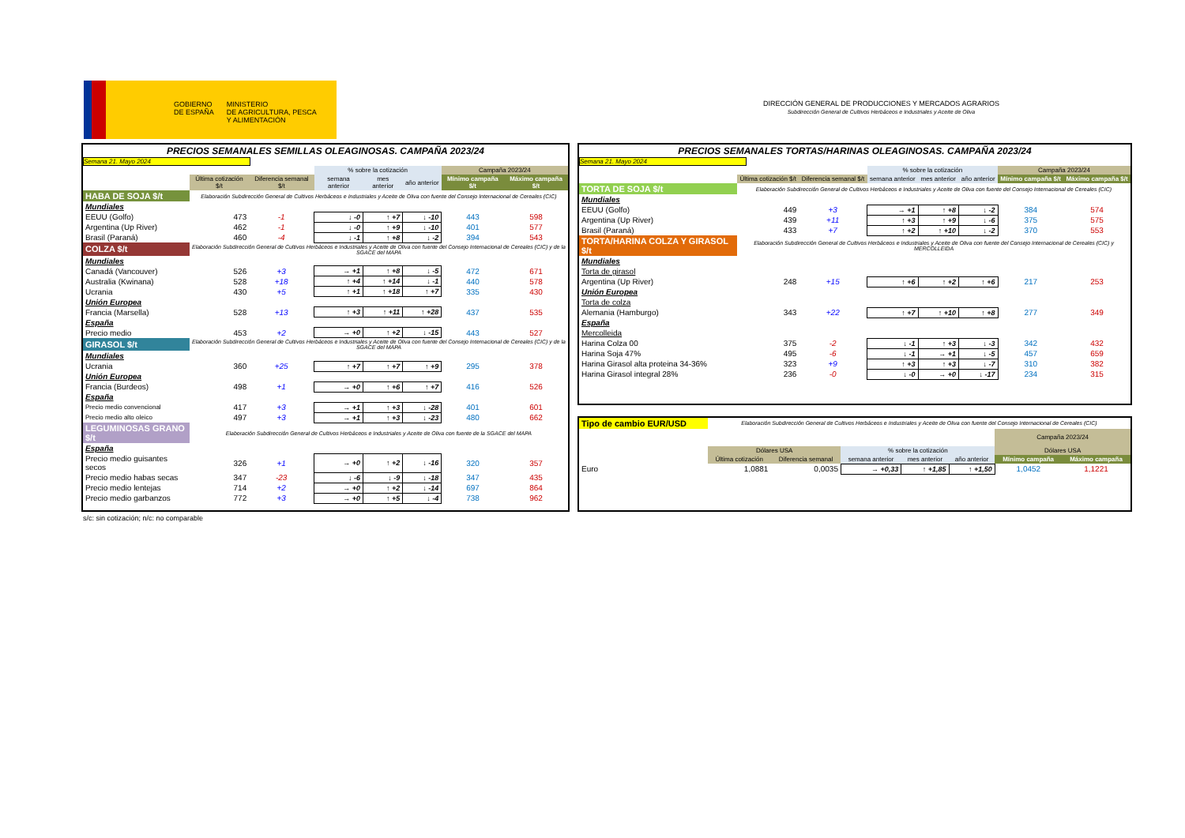GOBIERNO
DE ESPAÑA
MINISTERIO
DE AGRICULTURA, PESCA
Y ALIMENTACIÓN
DIRECCIÓN GENERAL DE PRODUCCIONES Y MERCADOS AGRARIOS
Subdirección General de Cultivos Herbáceos e Industriales y Aceite de Oliva
PRECIOS SEMANALES SEMILLAS OLEAGINOSAS. CAMPAÑA 2023/24
Semana 21. Mayo 2024
| | | | % sobre la cotización | | | Campaña 2023/24 | |
| | Última cotización $/t | Diferencia semanal $/t | semana anterior | mes anterior | año anterior | Mínimo campaña $/t | Máximo campaña $/t |
| HABA DE SOJA $/t | Elaboración Subdirección General de Cultivos Herbáceos e Industriales y Aceite de Oliva con fuente del Consejo Internacional de Cereales (CIC) | | | | | | |
| Mundiales | | | | | | | |
| EEUU (Golfo) | 473 | -1 | ↓ -0 | ↑ +7 | ↓ -10 | 443 | 598 |
| Argentina (Up River) | 462 | -1 | ↓ -0 | ↑ +9 | ↓ -10 | 401 | 577 |
| Brasil (Paraná) | 460 | -4 | ↓ -1 | ↑ +8 | ↓ -2 | 394 | 543 |
| COLZA $/t | Elaboración Subdirección General de Cultivos Herbáceos e Industriales y Aceite de Oliva con fuente del Consejo Internacional de Cereales (CIC) y de la SGACE del MAPA | | | | | | |
| Mundiales | | | | | | | |
| Canadá (Vancouver) | 526 | +3 | → +1 | ↑ +8 | ↓ -5 | 472 | 671 |
| Australia (Kwinana) | 528 | +18 | ↑ +4 | ↑ +14 | ↓ -1 | 440 | 578 |
| Ucrania | 430 | +5 | ↑ +1 | ↑ +18 | ↑ +7 | 335 | 430 |
| Unión Europea | | | | | | | |
| Francia (Marsella) | 528 | +13 | ↑ +3 | ↑ +11 | ↑ +28 | 437 | 535 |
| España | | | | | | | |
| Precio medio | 453 | +2 | → +0 | ↑ +2 | ↓ -15 | 443 | 527 |
| GIRASOL $/t | Elaboración Subdirección General de Cultivos Herbáceos e Industriales y Aceite de Oliva con fuente del Consejo Internacional de Cereales (CIC) y de la SGACE del MAPA | | | | | | |
| Mundiales | | | | | | | |
| Ucrania | 360 | +25 | ↑ +7 | ↑ +7 | ↑ +9 | 295 | 378 |
| Unión Europea | | | | | | | |
| Francia (Burdeos) | 498 | +1 | → +0 | ↑ +6 | ↑ +7 | 416 | 526 |
| España | | | | | | | |
| Precio medio convencional | 417 | +3 | → +1 | ↑ +3 | ↓ -28 | 401 | 601 |
| Precio medio alto oleico | 497 | +3 | → +1 | ↑ +3 | ↓ -23 | 480 | 662 |
| LEGUMINOSAS GRANO $/t | Elaboración Subdirección General de Cultivos Herbáceos e Industriales y Aceite de Oliva con fuente de la SGACE del MAPA | | | | | | |
| España | | | | | | | |
| Precio medio guisantes secos | 326 | +1 | → +0 | ↑ +2 | ↓ -16 | 320 | 357 |
| Precio medio habas secas | 347 | -23 | ↓ -6 | ↓ -9 | ↓ -18 | 347 | 435 |
| Precio medio lentejas | 714 | +2 | → +0 | ↑ +2 | ↓ -14 | 697 | 864 |
| Precio medio garbanzos | 772 | +3 | → +0 | ↑ +5 | ↓ -4 | 738 | 962 |
PRECIOS SEMANALES TORTAS/HARINAS OLEAGINOSAS. CAMPAÑA 2023/24
Semana 21. Mayo 2024
| | | | % sobre la cotización | | | Campaña 2023/24 | |
| | Última cotización $/t | Diferencia semanal $/t | semana anterior | mes anterior | año anterior | Mínimo campaña $/t | Máximo campaña $/t |
| TORTA DE SOJA $/t | Elaboración Subdirección General de Cultivos Herbáceos e Industriales y Aceite de Oliva con fuente del Consejo Internacional de Cereales (CIC) | | | | | | |
| Mundiales | | | | | | | |
| EEUU (Golfo) | 449 | +3 | → +1 | ↑ +8 | ↓ -2 | 384 | 574 |
| Argentina (Up River) | 439 | +11 | ↑ +3 | ↑ +9 | ↓ -6 | 375 | 575 |
| Brasil (Paraná) | 433 | +7 | ↑ +2 | ↑ +10 | ↓ -2 | 370 | 553 |
| TORTA/HARINA COLZA Y GIRASOL $/t | Elaboración Subdirección General de Cultivos Herbáceos e Industriales y Aceite de Oliva con fuente del Consejo Internacional de Cereales (CIC) y MERCOLLEIDA | | | | | | |
| Mundiales | | | | | | | |
| Torta de girasol | | | | | | | |
| Argentina (Up River) | 248 | +15 | ↑ +6 | ↑ +2 | ↑ +6 | 217 | 253 |
| Unión Europea | | | | | | | |
| Torta de colza | | | | | | | |
| Alemania (Hamburgo) | 343 | +22 | ↑ +7 | ↑ +10 | ↑ +8 | 277 | 349 |
| España | | | | | | | |
| Mercolleida | | | | | | | |
| Harina Colza 00 | 375 | -2 | ↓ -1 | ↑ +3 | ↓ -3 | 342 | 432 |
| Harina Soja 47% | 495 | -6 | ↓ -1 | → +1 | ↓ -5 | 457 | 659 |
| Harina Girasol alta proteina 34-36% | 323 | +9 | ↑ +3 | ↑ +3 | ↓ -7 | 310 | 382 |
| Harina Girasol integral 28% | 236 | -0 | ↓ -0 | → +0 | ↓ -17 | 234 | 315 |
| Tipo de cambio EUR/USD | Elaboración Subdirección General de Cultivos Herbáceos e Industriales y Aceite de Oliva con fuente del Consejo Internacional de Cereales (CIC) | | | | | | |
| | | | | | | Campaña 2023/24 | |
| | Dólares USA | | % sobre la cotización | | | Dólares USA | |
| | Última cotización | Diferencia semanal | semana anterior | mes anterior | año anterior | Mínimo campaña | Máximo campaña |
| Euro | 1,0881 | 0,0035 | → +0,33 | ↑ +1,85 | ↑ +1,50 | 1,0452 | 1,1221 |
s/c: sin cotización; n/c: no comparable